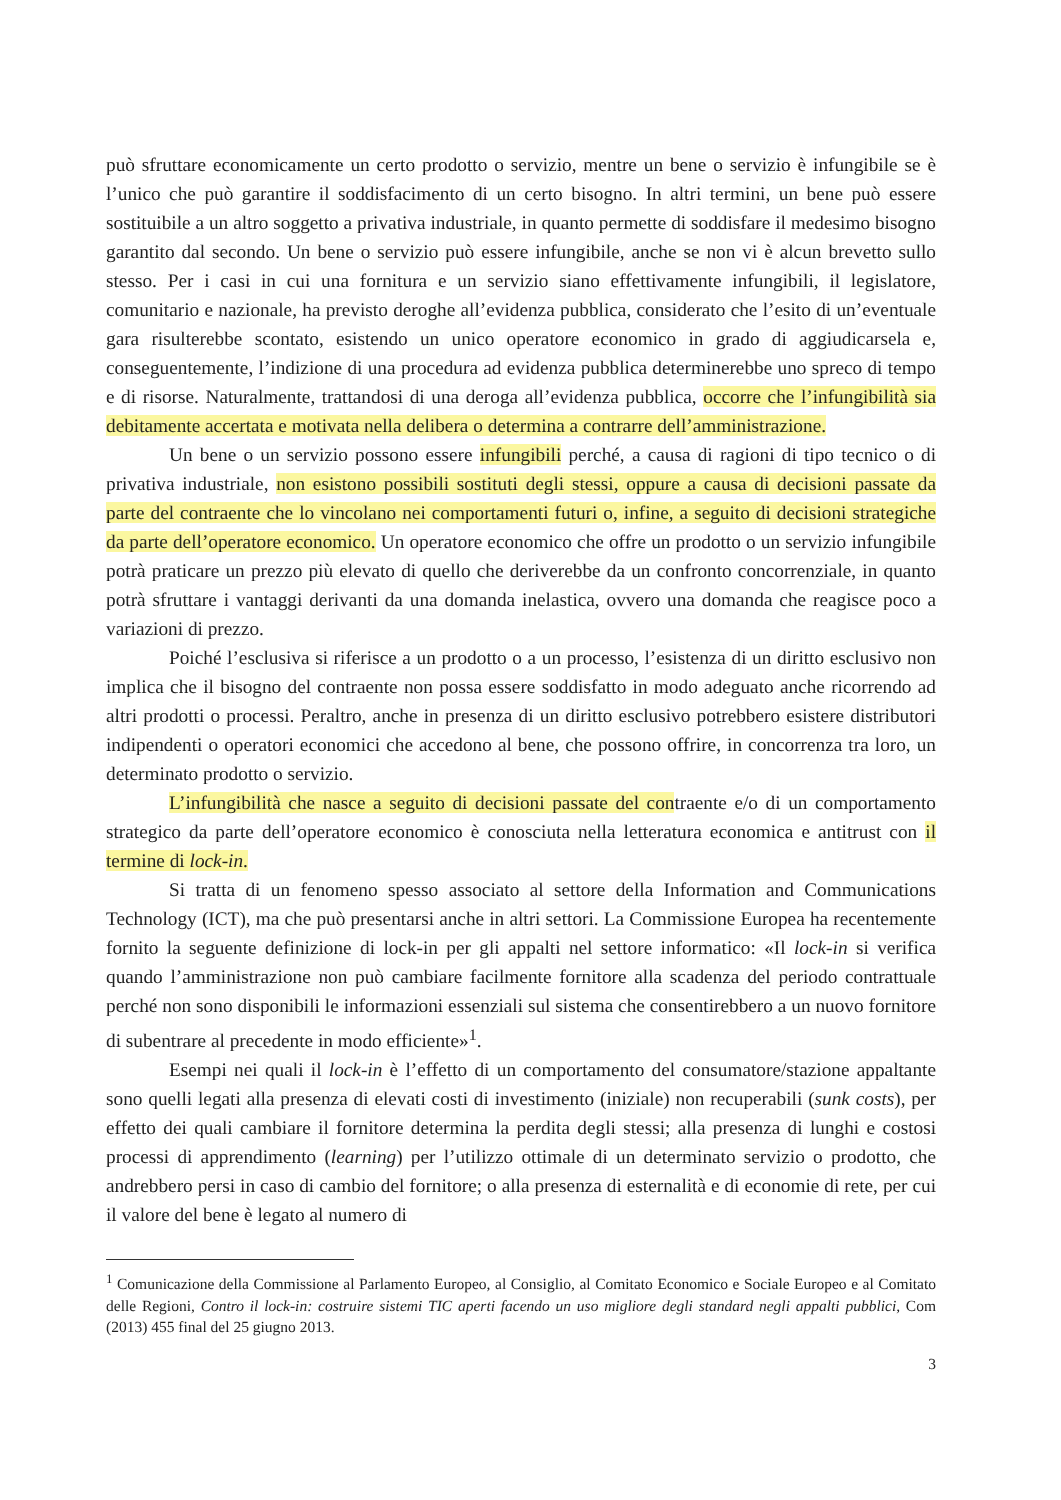può sfruttare economicamente un certo prodotto o servizio, mentre un bene o servizio è infungibile se è l’unico che può garantire il soddisfacimento di un certo bisogno. In altri termini, un bene può essere sostituibile a un altro soggetto a privativa industriale, in quanto permette di soddisfare il medesimo bisogno garantito dal secondo. Un bene o servizio può essere infungibile, anche se non vi è alcun brevetto sullo stesso. Per i casi in cui una fornitura e un servizio siano effettivamente infungibili, il legislatore, comunitario e nazionale, ha previsto deroghe all’evidenza pubblica, considerato che l’esito di un’eventuale gara risulterebbe scontato, esistendo un unico operatore economico in grado di aggiudicarsela e, conseguentemente, l’indizione di una procedura ad evidenza pubblica determinerebbe uno spreco di tempo e di risorse. Naturalmente, trattandosi di una deroga all’evidenza pubblica, occorre che l’infungibilità sia debitamente accertata e motivata nella delibera o determina a contrarre dell’amministrazione.
Un bene o un servizio possono essere infungibili perché, a causa di ragioni di tipo tecnico o di privativa industriale, non esistono possibili sostituti degli stessi, oppure a causa di decisioni passate da parte del contraente che lo vincolano nei comportamenti futuri o, infine, a seguito di decisioni strategiche da parte dell’operatore economico. Un operatore economico che offre un prodotto o un servizio infungibile potrà praticare un prezzo più elevato di quello che deriverebbe da un confronto concorrenziale, in quanto potrà sfruttare i vantaggi derivanti da una domanda inelastica, ovvero una domanda che reagisce poco a variazioni di prezzo.
Poiché l’esclusiva si riferisce a un prodotto o a un processo, l’esistenza di un diritto esclusivo non implica che il bisogno del contraente non possa essere soddisfatto in modo adeguato anche ricorrendo ad altri prodotti o processi. Peraltro, anche in presenza di un diritto esclusivo potrebbero esistere distributori indipendenti o operatori economici che accedono al bene, che possono offrire, in concorrenza tra loro, un determinato prodotto o servizio.
L’infungibilità che nasce a seguito di decisioni passate del contraente e/o di un comportamento strategico da parte dell’operatore economico è conosciuta nella letteratura economica e antitrust con il termine di lock-in.
Si tratta di un fenomeno spesso associato al settore della Information and Communications Technology (ICT), ma che può presentarsi anche in altri settori. La Commissione Europea ha recentemente fornito la seguente definizione di lock-in per gli appalti nel settore informatico: «Il lock-in si verifica quando l’amministrazione non può cambiare facilmente fornitore alla scadenza del periodo contrattuale perché non sono disponibili le informazioni essenziali sul sistema che consentirebbero a un nuovo fornitore di subentrare al precedente in modo efficiente»<sup>1</sup>.
Esempi nei quali il lock-in è l’effetto di un comportamento del consumatore/stazione appaltante sono quelli legati alla presenza di elevati costi di investimento (iniziale) non recuperabili (sunk costs), per effetto dei quali cambiare il fornitore determina la perdita degli stessi; alla presenza di lunghi e costosi processi di apprendimento (learning) per l’utilizzo ottimale di un determinato servizio o prodotto, che andrebbero persi in caso di cambio del fornitore; o alla presenza di esternalità e di economie di rete, per cui il valore del bene è legato al numero di
<sup>1</sup> Comunicazione della Commissione al Parlamento Europeo, al Consiglio, al Comitato Economico e Sociale Europeo e al Comitato delle Regioni, Contro il lock-in: costruire sistemi TIC aperti facendo un uso migliore degli standard negli appalti pubblici, Com (2013) 455 final del 25 giugno 2013.
3